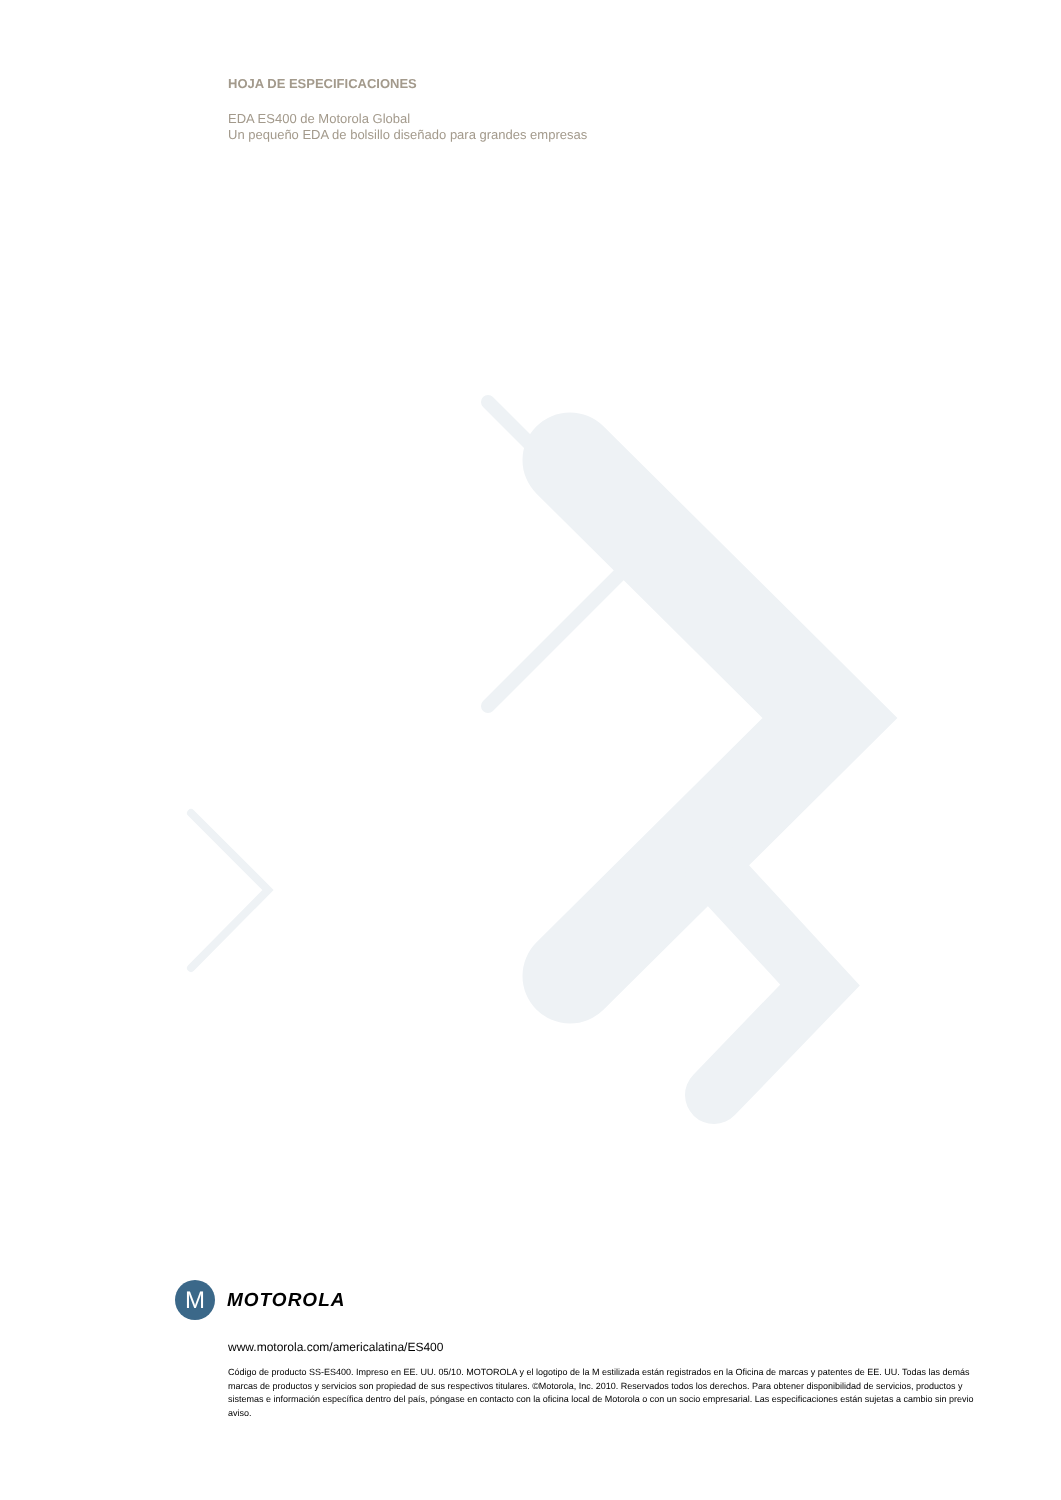HOJA DE ESPECIFICACIONES
EDA ES400 de Motorola Global
Un pequeño EDA de bolsillo diseñado para grandes empresas
M
MOTOROLA
www.motorola.com/americalatina/ES400
Código de producto SS-ES400. Impreso en EE. UU. 05/10. MOTOROLA y el logotipo de la M estilizada están registrados en la Oficina de marcas y patentes de EE. UU. Todas las demás marcas de productos y servicios son propiedad de sus respectivos titulares. ©Motorola, Inc. 2010. Reservados todos los derechos. Para obtener disponibilidad de servicios, productos y sistemas e información específica dentro del país, póngase en contacto con la oficina local de Motorola o con un socio empresarial. Las especificaciones están sujetas a cambio sin previo aviso.